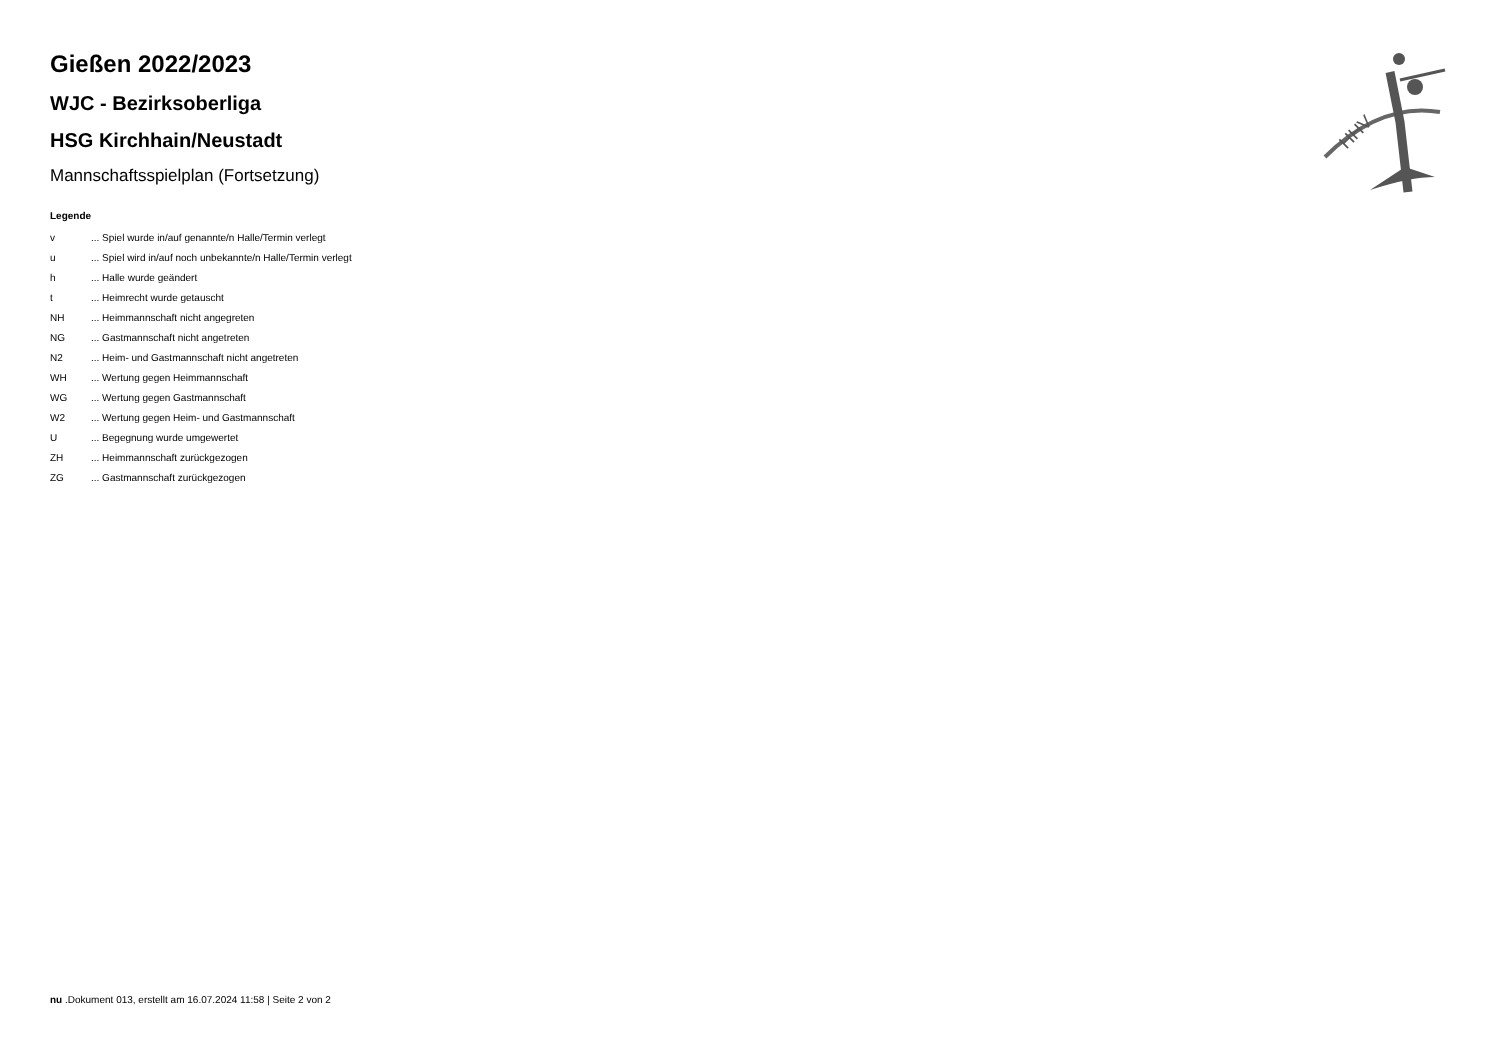HHV
Gießen 2022/2023
WJC - Bezirksoberliga
HSG Kirchhain/Neustadt
Mannschaftsspielplan (Fortsetzung)
Legende
| v | ... Spiel wurde in/auf genannte/n Halle/Termin verlegt |
| u | ... Spiel wird in/auf noch unbekannte/n Halle/Termin verlegt |
| h | ... Halle wurde geändert |
| t | ... Heimrecht wurde getauscht |
| NH | ... Heimmannschaft nicht angegreten |
| NG | ... Gastmannschaft nicht angetreten |
| N2 | ... Heim- und Gastmannschaft nicht angetreten |
| WH | ... Wertung gegen Heimmannschaft |
| WG | ... Wertung gegen Gastmannschaft |
| W2 | ... Wertung gegen Heim- und Gastmannschaft |
| U | ... Begegnung wurde umgewertet |
| ZH | ... Heimmannschaft zurückgezogen |
| ZG | ... Gastmannschaft zurückgezogen |
nu .Dokument 013, erstellt am 16.07.2024 11:58 | Seite 2 von 2